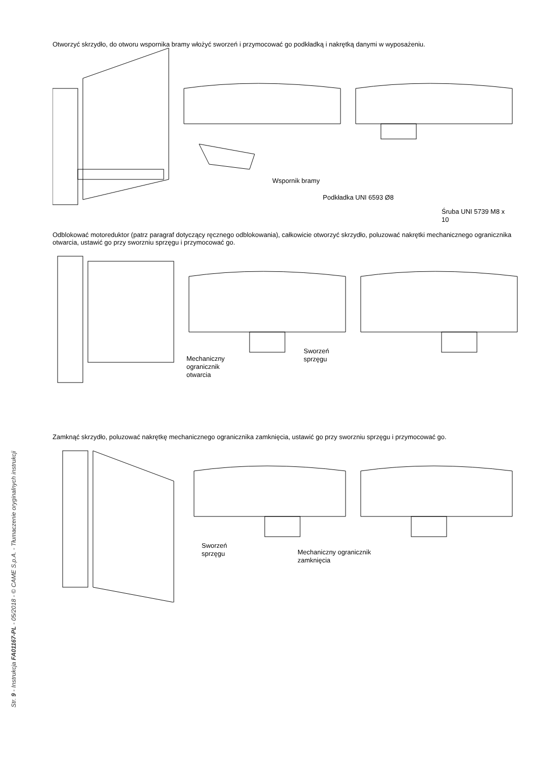Otworzyć skrzydło, do otworu wspornika bramy włożyć sworzeń i przymocować go podkładką i nakrętką danymi w wyposażeniu.
Wspornik bramy
Podkładka UNI 6593 Ø8
Śruba UNI 5739 M8 x 10
Odblokować motoreduktor (patrz paragraf dotyczący ręcznego odblokowania), całkowicie otworzyć skrzydło, poluzować nakrętki mechanicznego ogranicznika otwarcia, ustawić go przy sworzniu sprzęgu i przymocować go.
Mechaniczny
ogranicznik
otwarcia
Sworzeń
sprzęgu
Zamknąć skrzydło, poluzować nakrętkę mechanicznego ogranicznika zamknięcia, ustawić go przy sworzniu sprzęgu i przymocować go.
Sworzeń
sprzęgu
Mechaniczny ogranicznik
zamknięcia
Str. 9 - Instrukcja FA01167-PL - 05/2018 - © CAME S.p.A. - Tłumaczenie oryginalnych instrukcji